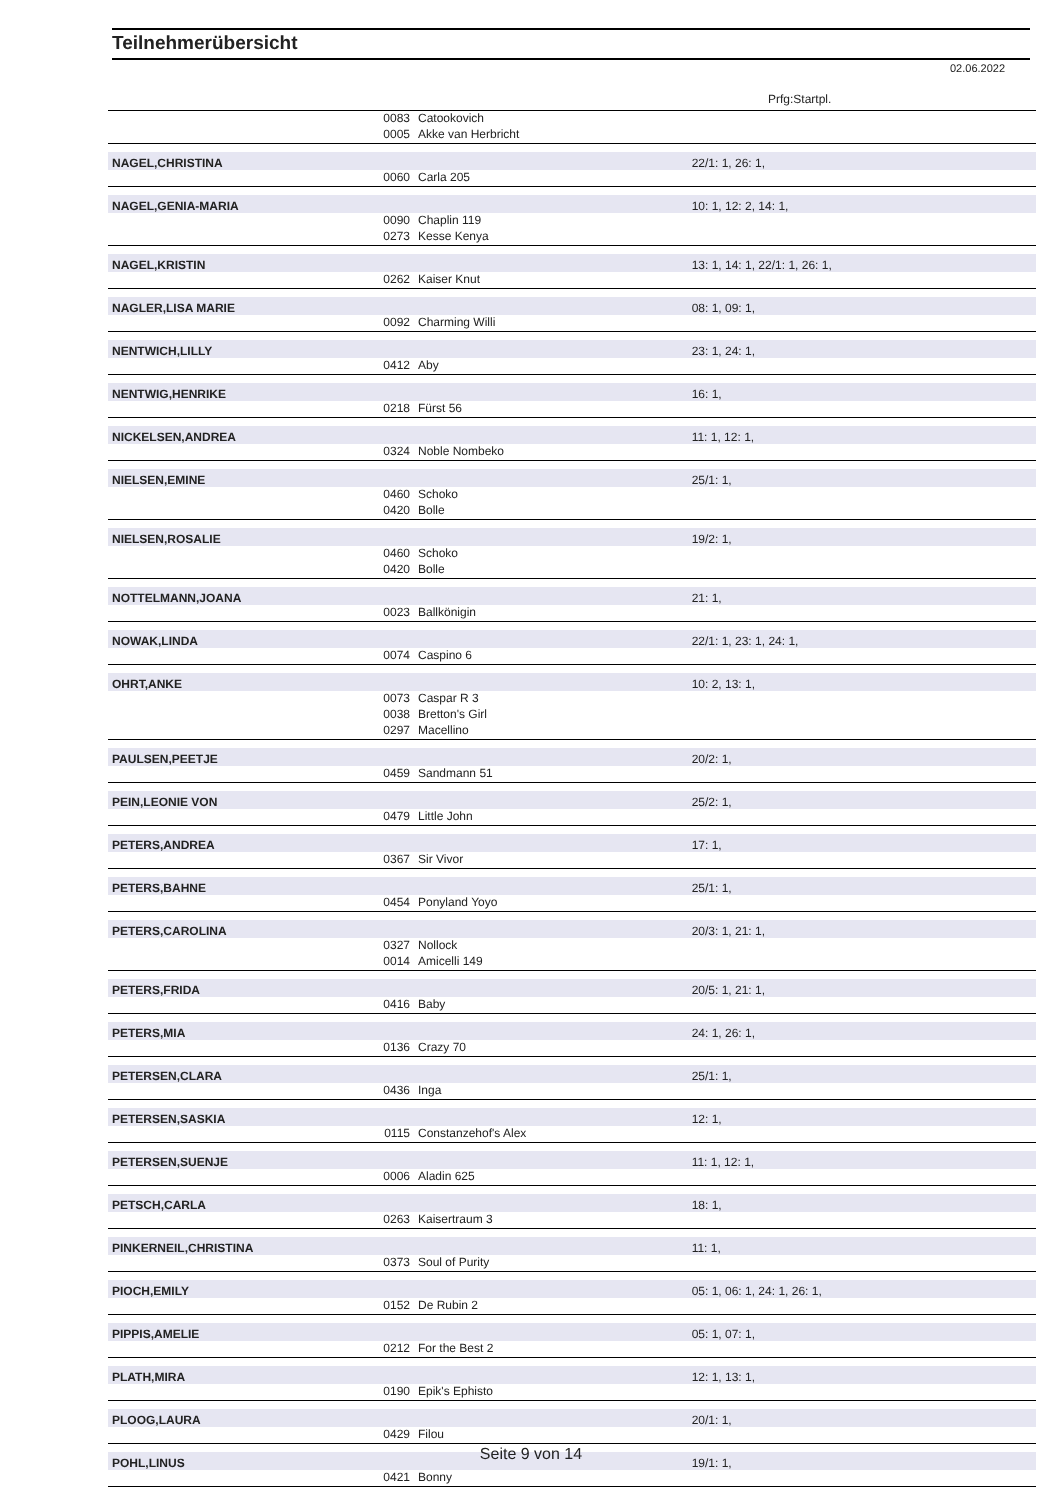Teilnehmerübersicht
02.06.2022
Prfg:Startpl.
| | 0083 | Catookovich | |
| | 0005 | Akke van Herbricht | |
| NAGEL,CHRISTINA | | | 22/1: 1, 26: 1, |
| | 0060 | Carla 205 | |
| NAGEL,GENIA-MARIA | | | 10: 1, 12: 2, 14: 1, |
| | 0090 | Chaplin 119 | |
| | 0273 | Kesse Kenya | |
| NAGEL,KRISTIN | | | 13: 1, 14: 1, 22/1: 1, 26: 1, |
| | 0262 | Kaiser Knut | |
| NAGLER,LISA MARIE | | | 08: 1, 09: 1, |
| | 0092 | Charming Willi | |
| NENTWICH,LILLY | | | 23: 1, 24: 1, |
| | 0412 | Aby | |
| NENTWIG,HENRIKE | | | 16: 1, |
| | 0218 | Fürst 56 | |
| NICKELSEN,ANDREA | | | 11: 1, 12: 1, |
| | 0324 | Noble Nombeko | |
| NIELSEN,EMINE | | | 25/1: 1, |
| | 0460 | Schoko | |
| | 0420 | Bolle | |
| NIELSEN,ROSALIE | | | 19/2: 1, |
| | 0460 | Schoko | |
| | 0420 | Bolle | |
| NOTTELMANN,JOANA | | | 21: 1, |
| | 0023 | Ballkönigin | |
| NOWAK,LINDA | | | 22/1: 1, 23: 1, 24: 1, |
| | 0074 | Caspino 6 | |
| OHRT,ANKE | | | 10: 2, 13: 1, |
| | 0073 | Caspar R 3 | |
| | 0038 | Bretton's Girl | |
| | 0297 | Macellino | |
| PAULSEN,PEETJE | | | 20/2: 1, |
| | 0459 | Sandmann 51 | |
| PEIN,LEONIE VON | | | 25/2: 1, |
| | 0479 | Little John | |
| PETERS,ANDREA | | | 17: 1, |
| | 0367 | Sir Vivor | |
| PETERS,BAHNE | | | 25/1: 1, |
| | 0454 | Ponyland Yoyo | |
| PETERS,CAROLINA | | | 20/3: 1, 21: 1, |
| | 0327 | Nollock | |
| | 0014 | Amicelli 149 | |
| PETERS,FRIDA | | | 20/5: 1, 21: 1, |
| | 0416 | Baby | |
| PETERS,MIA | | | 24: 1, 26: 1, |
| | 0136 | Crazy 70 | |
| PETERSEN,CLARA | | | 25/1: 1, |
| | 0436 | Inga | |
| PETERSEN,SASKIA | | | 12: 1, |
| | 0115 | Constanzehof's Alex | |
| PETERSEN,SUENJE | | | 11: 1, 12: 1, |
| | 0006 | Aladin 625 | |
| PETSCH,CARLA | | | 18: 1, |
| | 0263 | Kaisertraum 3 | |
| PINKERNEIL,CHRISTINA | | | 11: 1, |
| | 0373 | Soul of Purity | |
| PIOCH,EMILY | | | 05: 1, 06: 1, 24: 1, 26: 1, |
| | 0152 | De Rubin 2 | |
| PIPPIS,AMELIE | | | 05: 1, 07: 1, |
| | 0212 | For the Best 2 | |
| PLATH,MIRA | | | 12: 1, 13: 1, |
| | 0190 | Epik's Ephisto | |
| PLOOG,LAURA | | | 20/1: 1, |
| | 0429 | Filou | |
| POHL,LINUS | | | 19/1: 1, |
| | 0421 | Bonny | |
Seite 9 von 14